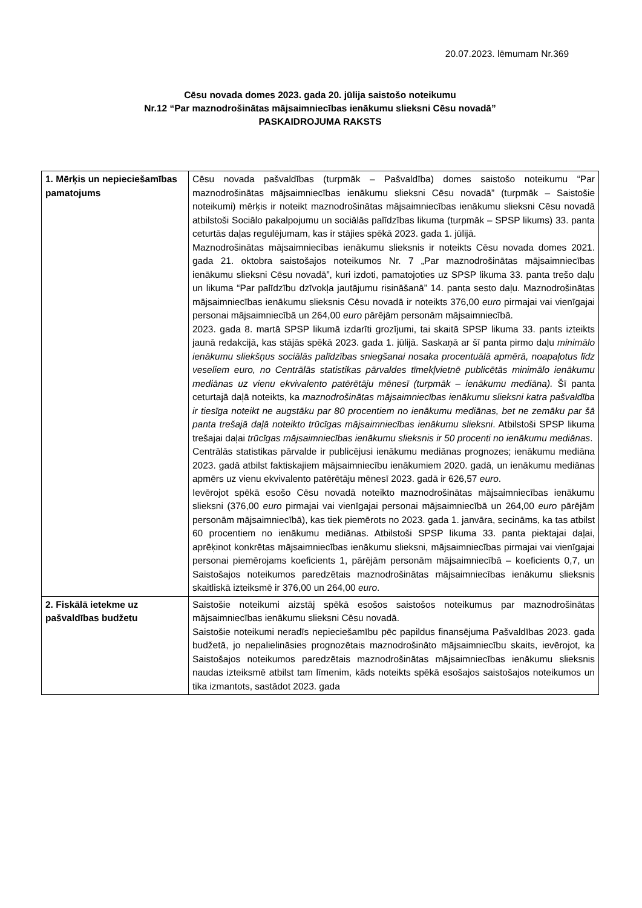20.07.2023. lēmumam Nr.369
Cēsu novada domes 2023. gada 20. jūlija saistošo noteikumu
Nr.12 “Par maznodrošinātas mājsaimniecības ienākumu slieksni Cēsu novadā”
PASKAIDROJUMA RAKSTS
| 1. Mērķis un nepieciešamības pamatojums | Cēsu novada pašvaldības (turpmāk – Pašvaldība) domes saistošo noteikumu “Par maznodrošinātas mājsaimniecības ienākumu slieksni Cēsu novadā” (turpmāk – Saistošie noteikumi) mērķis ir noteikt maznodrošinātas mājsaimniecības ienākumu slieksni Cēsu novadā atbilstoši Sociālo pakalpojumu un sociālās palīdzības likuma (turpmāk – SPSP likums) 33. panta ceturtās daļas regulējumam, kas ir stājies spēkā 2023. gada 1. jūlijā. Maznodrošinātas mājsaimniecības ienākumu slieksnis ir noteikts Cēsu novada domes 2021. gada 21. oktobra saistošajos noteikumos Nr. 7 „Par maznodrošinātas mājsaimniecības ienākumu slieksni Cēsu novadā”, kuri izdoti, pamatojoties uz SPSP likuma 33. panta trešo daļu un likuma “Par palīdzību dzīvokļa jautājumu risināšanā” 14. panta sesto daļu. Maznodrošinātas mājsaimniecības ienākumu slieksnis Cēsu novadā ir noteikts 376,00 euro pirmajai vai vienīgajai personai mājsaimniecībā un 264,00 euro pārējām personām mājsaimniecībā. 2023. gada 8. martā SPSP likumā izdarīti grozījumi, tai skaitā SPSP likuma 33. pants izteikts jaunā redakcijā, kas stājās spēkā 2023. gada 1. jūlijā. Saskaņā ar šī panta pirmo daļu minimālo ienākumu sliekšņus sociālās palīdzības sniegšanai nosaka procentuālā apmērā, noapaļotus līdz veseliem euro, no Centrālās statistikas pārvaldes tīmekļvietnē publicētās minimālo ienākumu mediānas uz vienu ekvivalento patērētāju mēnesī (turpmāk – ienākumu mediāna). Šī panta ceturtajā daļā noteikts, ka maznodrošinātas mājsaimniecības ienākumu slieksni katra pašvaldība ir tiesīga noteikt ne augstāku par 80 procentiem no ienākumu mediānas, bet ne zemāku par šā panta trešajā daļā noteikto trūcīgas mājsaimniecības ienākumu slieksni . Atbilstoši SPSP likuma trešajai daļai trūcīgas mājsaimniecības ienākumu slieksnis ir 50 procenti no ienākumu mediānas . Centrālās statistikas pārvalde ir publicējusi ienākumu mediānas prognozes; ienākumu mediāna 2023. gadā atbilst faktiskajiem mājsaimniecību ienākumiem 2020. gadā, un ienākumu mediānas apmērs uz vienu ekvivalento patērētāju mēnesī 2023. gadā ir 626,57 euro . Ievērojot spēkā esošo Cēsu novadā noteikto maznodrošinātas mājsaimniecības ienākumu slieksni (376,00 euro pirmajai vai vienīgajai personai mājsaimniecībā un 264,00 euro pārējām personām mājsaimniecībā), kas tiek piemērots no 2023. gada 1. janvāra, secināms, ka tas atbilst 60 procentiem no ienākumu mediānas. Atbilstoši SPSP likuma 33. panta piektajai daļai, aprēķinot konkrētas mājsaimniecības ienākumu slieksni, mājsaimniecības pirmajai vai vienīgajai personai piemērojams koeficients 1, pārējām personām mājsaimniecībā – koeficients 0,7, un Saistošajos noteikumos paredzētais maznodrošinātas mājsaimniecības ienākumu slieksnis skaitliskā izteiksmē ir 376,00 un 264,00 euro . |
| 2. Fiskālā ietekme uz pašvaldības budžetu | Saistošie noteikumi aizstāj spēkā esošos saistošos noteikumus par maznodrošinātas mājsaimniecības ienākumu slieksni Cēsu novadā. Saistošie noteikumi neradīs nepieciešamību pēc papildus finansējuma Pašvaldības 2023. gada budžetā, jo nepalielināsies prognozētais maznodrošināto mājsaimniecību skaits, ievērojot, ka Saistošajos noteikumos paredzētais maznodrošinātas mājsaimniecības ienākumu slieksnis naudas izteiksmē atbilst tam līmenim, kāds noteikts spēkā esošajos saistošajos noteikumos un tika izmantots, sastādot 2023. gada |